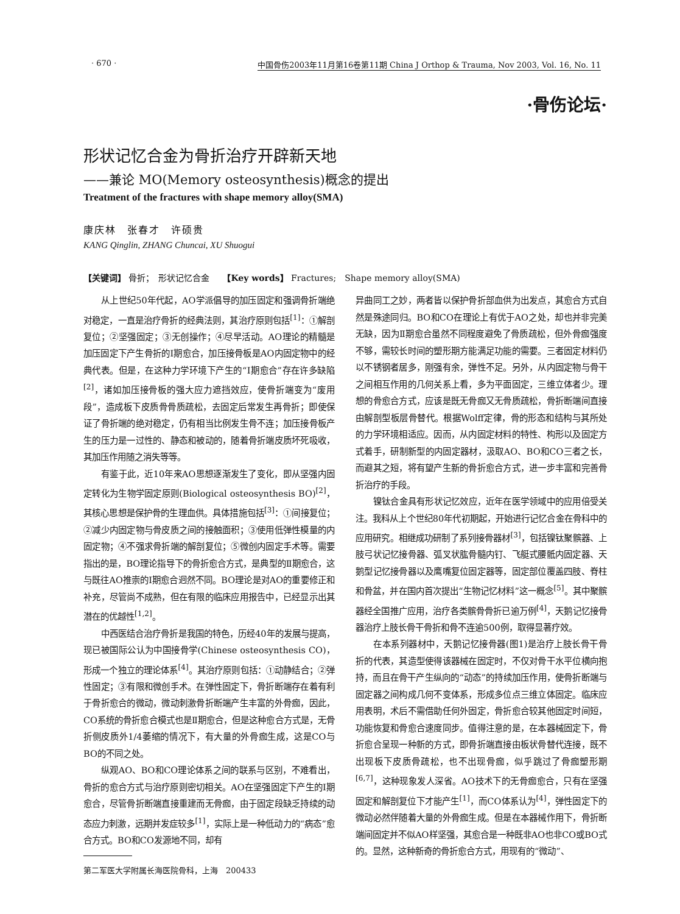· 670 · 中国骨伤2003年11月第16卷第11期 China J Orthop & Trauma, Nov 2003, Vol. 16, No. 11
·骨伤论坛·
形状记忆合金为骨折治疗开辟新天地
——兼论 MO(Memory osteosynthesis)概念的提出
Treatment of the fractures with shape memory alloy(SMA)
康庆林　张春才　许硕贵
KANG Qinglin, ZHANG Chuncai, XU Shuogui
【关键词】 骨折；　形状记忆合金　　【Key words】 Fractures;　Shape memory alloy(SMA)
从上世纪50年代起，AO学派倡导的加压固定和强调骨折端绝对稳定，一直是治疗骨折的经典法则，其治疗原则包括<sup>[1]</sup>：①解剖复位；②坚强固定；③无创操作；④尽早活动。AO理论的精髓是加压固定下产生骨折的Ⅰ期愈合，加压接骨板是AO内固定物中的经典代表。但是，在这种力学环境下产生的“Ⅰ期愈合”存在许多缺陷<sup>[2]</sup>，诸如加压接骨板的强大应力遮挡效应，使骨折端变为“废用段”，造成板下皮质骨骨质疏松，去固定后常发生再骨折；即使保证了骨折端的绝对稳定，仍有相当比例发生骨不连；加压接骨板产生的压力是一过性的、静态和被动的，随着骨折端皮质坏死吸收，其加压作用随之消失等等。
有鉴于此，近10年来AO思想逐渐发生了变化，即从坚强内固定转化为生物学固定原则(Biological osteosynthesis BO)<sup>[2]</sup>，其核心思想是保护骨的生理血供。具体措施包括<sup>[3]</sup>：①间接复位；②减少内固定物与骨皮质之间的接触面积；③使用低弹性模量的内固定物；④不强求骨折端的解剖复位；⑤微创内固定手术等。需要指出的是，BO理论指导下的骨折愈合方式，是典型的Ⅱ期愈合，这与既往AO推崇的Ⅰ期愈合迥然不同。BO理论是对AO的重要修正和补充，尽管尚不成熟，但在有限的临床应用报告中，已经显示出其潜在的优越性<sup>[1,2]</sup>。
中西医结合治疗骨折是我国的特色，历经40年的发展与提高，现已被国际公认为中国接骨学(Chinese osteosynthesis CO)，形成一个独立的理论体系<sup>[4]</sup>。其治疗原则包括：①动静结合；②弹性固定；③有限和微创手术。在弹性固定下，骨折断端存在着有利于骨折愈合的微动，微动刺激骨折断端产生丰富的外骨痂，因此，CO系统的骨折愈合模式也是Ⅱ期愈合，但是这种愈合方式是，无骨折侧皮质外1/4萎缩的情况下，有大量的外骨痂生成，这是CO与BO的不同之处。
纵观AO、BO和CO理论体系之间的联系与区别，不难看出，骨折的愈合方式与治疗原则密切相关。AO在坚强固定下产生的Ⅰ期愈合，尽管骨折断端直接重建而无骨痂，由于固定段缺乏持续的动态应力刺激，远期并发症较多<sup>[1]</sup>，实际上是一种低动力的“病态”愈合方式。BO和CO发源地不同，却有
第二军医大学附属长海医院骨科，上海　200433
异曲同工之妙，两者皆以保护骨折部血供为出发点，其愈合方式自然是殊途同归。BO和CO在理论上有优于AO之处，却也并非完美无缺，因为Ⅱ期愈合虽然不同程度避免了骨质疏松，但外骨痂强度不够，需较长时间的塑形期方能满足功能的需要。三者固定材料仍以不锈钢者居多，刚强有余，弹性不足。另外，从内固定物与骨干之间相互作用的几何关系上看，多为平面固定，三维立体者少。理想的骨愈合方式，应该是既无骨痂又无骨质疏松，骨折断端间直接由解剖型板层骨替代。根据Wolff定律，骨的形态和结构与其所处的力学环境相适应。因而，从内固定材料的特性、构形以及固定方式着手，研制新型的内固定器材，汲取AO、BO和CO三者之长，而避其之短，将有望产生新的骨折愈合方式，进一步丰富和完善骨折治疗的手段。
镍钛合金具有形状记忆效应，近年在医学领域中的应用倍受关注。我科从上个世纪80年代初期起，开始进行记忆合金在骨科中的应用研究。相继成功研制了系列接骨器材<sup>[3]</sup>，包括镍钛聚髌器、上肢弓状记忆接骨器、弧叉状肱骨髓内钉、飞艇式腰骶内固定器、天鹅型记忆接骨器以及鹰嘴复位固定器等，固定部位覆盖四肢、脊柱和骨盆，并在国内首次提出“生物记忆材料”这一概念<sup>[5]</sup>。其中聚髌器经全国推广应用，治疗各类髌骨骨折已逾万例<sup>[4]</sup>，天鹅记忆接骨器治疗上肢长骨干骨折和骨不连逾500例，取得显著疗效。
在本系列器材中，天鹅记忆接骨器(图1)是治疗上肢长骨干骨折的代表，其造型使得该器械在固定时，不仅对骨干水平位横向抱持，而且在骨干产生纵向的“动态”的持续加压作用，使骨折断端与固定器之间构成几何不变体系，形成多位点三维立体固定。临床应用表明，术后不需借助任何外固定，骨折愈合较其他固定时间短，功能恢复和骨愈合速度同步。值得注意的是，在本器械固定下，骨折愈合呈现一种新的方式，即骨折端直接由板状骨替代连接，既不出现板下皮质骨疏松，也不出现骨痂，似乎跳过了骨痂塑形期<sup>[6,7]</sup>，这种现象发人深省。AO技术下的无骨痂愈合，只有在坚强固定和解剖复位下才能产生<sup>[1]</sup>，而CO体系认为<sup>[4]</sup>，弹性固定下的微动必然伴随着大量的外骨痂生成。但是在本器械作用下，骨折断端间固定并不似AO样坚强，其愈合是一种既非AO也非CO或BO式的。显然，这种新奇的骨折愈合方式，用现有的“微动”、